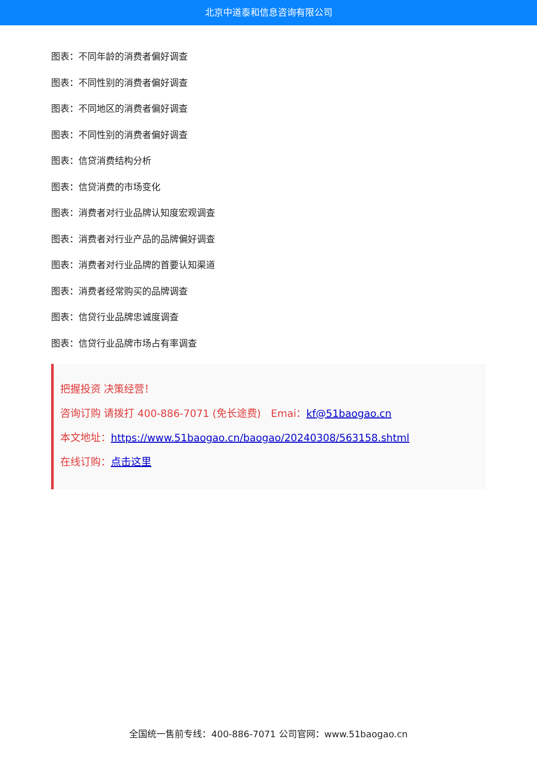北京中道泰和信息咨询有限公司
图表：不同年龄的消费者偏好调查
图表：不同性别的消费者偏好调查
图表：不同地区的消费者偏好调查
图表：不同性别的消费者偏好调查
图表：信贷消费结构分析
图表：信贷消费的市场变化
图表：消费者对行业品牌认知度宏观调查
图表：消费者对行业产品的品牌偏好调查
图表：消费者对行业品牌的首要认知渠道
图表：消费者经常购买的品牌调查
图表：信贷行业品牌忠诚度调查
图表：信贷行业品牌市场占有率调查
把握投资 决策经营！
咨询订购 请拨打 400-886-7071 (免长途费)　Emai：kf@51baogao.cn
本文地址：https://www.51baogao.cn/baogao/20240308/563158.shtml
在线订购：点击这里
全国统一售前专线：400-886-7071 公司官网：www.51baogao.cn